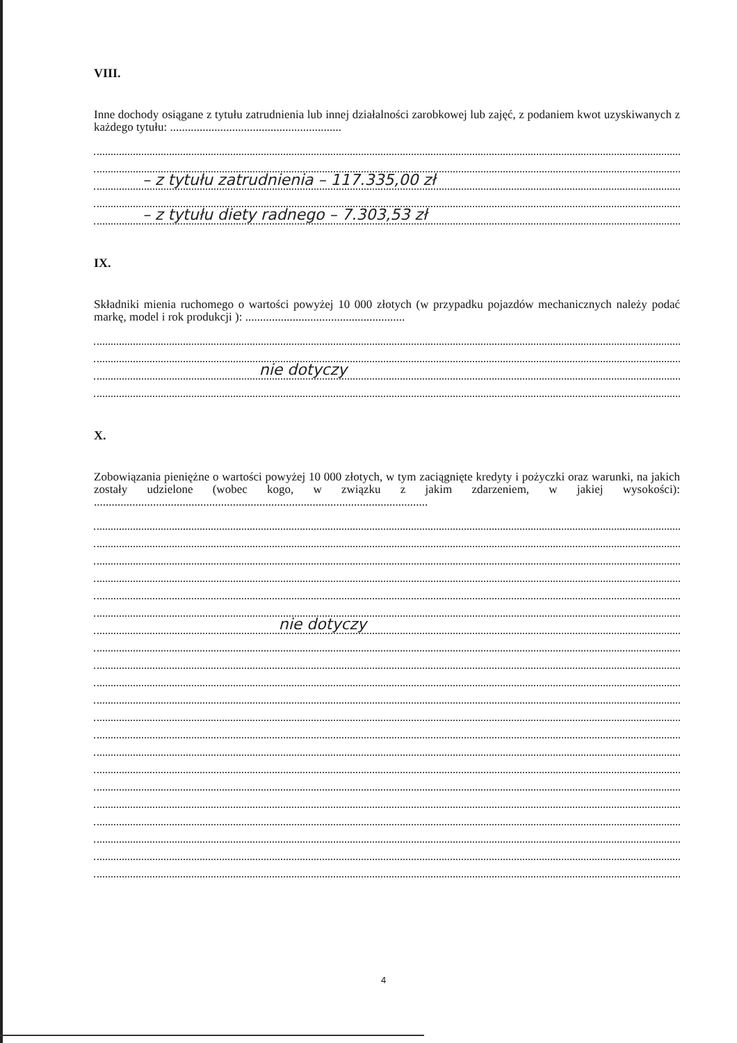VIII.
Inne dochody osiągane z tytułu zatrudnienia lub innej działalności zarobkowej lub zajęć, z podaniem kwot uzyskiwanych z każdego tytułu: ..........................................................
– z tytułu zatrudnienia – 117.335,00 zł
– z tytułu diety radnego – 7.303,53 zł
IX.
Składniki mienia ruchomego o wartości powyżej 10 000 złotych (w przypadku pojazdów mechanicznych należy podać markę, model i rok produkcji ): ......................................................
nie dotyczy
X.
Zobowiązania pieniężne o wartości powyżej 10 000 złotych, w tym zaciągnięte kredyty i pożyczki oraz warunki, na jakich zostały udzielone (wobec kogo, w związku z jakim zdarzeniem, w jakiej wysokości): .................................................................................................................
nie dotyczy
4